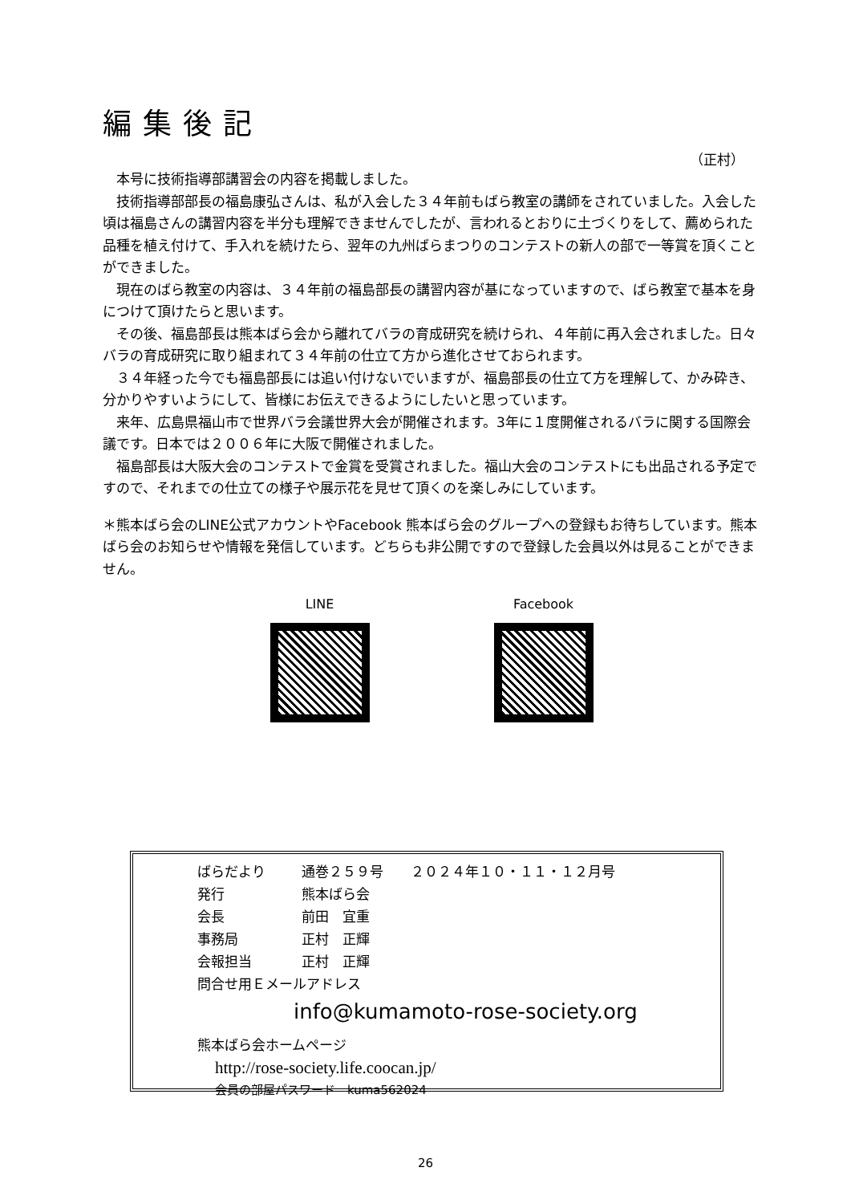編集後記
（正村）
本号に技術指導部講習会の内容を掲載しました。
技術指導部部長の福島康弘さんは、私が入会した３４年前もばら教室の講師をされていました。入会した頃は福島さんの講習内容を半分も理解できませんでしたが、言われるとおりに土づくりをして、薦められた品種を植え付けて、手入れを続けたら、翌年の九州ばらまつりのコンテストの新人の部で一等賞を頂くことができました。
現在のばら教室の内容は、３４年前の福島部長の講習内容が基になっていますので、ばら教室で基本を身につけて頂けたらと思います。
その後、福島部長は熊本ばら会から離れてバラの育成研究を続けられ、４年前に再入会されました。日々バラの育成研究に取り組まれて３４年前の仕立て方から進化させておられます。
３４年経った今でも福島部長には追い付けないでいますが、福島部長の仕立て方を理解して、かみ砕き、分かりやすいようにして、皆様にお伝えできるようにしたいと思っています。
来年、広島県福山市で世界バラ会議世界大会が開催されます。3年に１度開催されるバラに関する国際会議です。日本では２００６年に大阪で開催されました。
福島部長は大阪大会のコンテストで金賞を受賞されました。福山大会のコンテストにも出品される予定ですので、それまでの仕立ての様子や展示花を見せて頂くのを楽しみにしています。
＊熊本ばら会のLINE公式アカウントやFacebook 熊本ばら会のグループへの登録もお待ちしています。熊本ばら会のお知らせや情報を発信しています。どちらも非公開ですので登録した会員以外は見ることができません。
LINE Facebook
ばらだより 通巻２５９号　　２０２４年１０・１１・１２月号
発行 熊本ばら会
会長 前田　宜重
事務局 正村　正輝
会報担当 正村　正輝
問合せ用Ｅメールアドレス
info@kumamoto-rose-society.org
熊本ばら会ホームページ
http://rose-society.life.coocan.jp/
会員の部屋パスワード　kuma562024
26